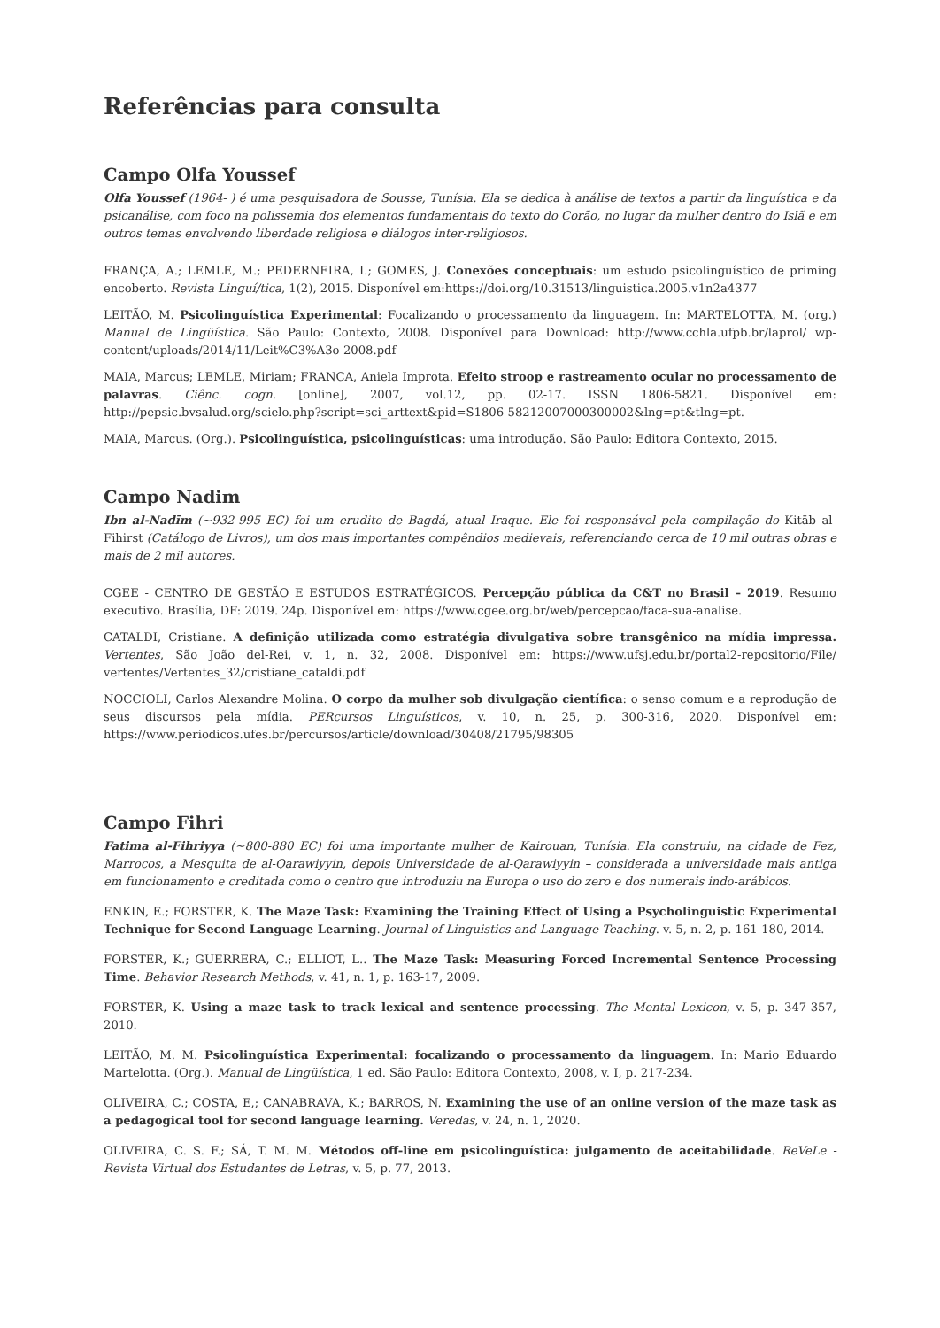Referências para consulta
Campo Olfa Youssef
Olfa Youssef (1964- ) é uma pesquisadora de Sousse, Tunísia. Ela se dedica à análise de textos a partir da linguística e da psicanálise, com foco na polissemia dos elementos fundamentais do texto do Corão, no lugar da mulher dentro do Islã e em outros temas envolvendo liberdade religiosa e diálogos inter-religiosos.
FRANÇA, A.; LEMLE, M.; PEDERNEIRA, I.; GOMES, J. Conexões conceptuais: um estudo psicolinguístico de priming encoberto. Revista Linguí/tica, 1(2), 2015. Disponível em:https://doi.org/10.31513/linguistica.2005.v1n2a4377
LEITÃO, M. Psicolinguística Experimental: Focalizando o processamento da linguagem. In: MARTELOTTA, M. (org.) Manual de Lingüística. São Paulo: Contexto, 2008. Disponível para Download: http://www.cchla.ufpb.br/laprol/ wp-content/uploads/2014/11/Leit%C3%A3o-2008.pdf
MAIA, Marcus; LEMLE, Miriam; FRANCA, Aniela Improta. Efeito stroop e rastreamento ocular no processamento de palavras. Ciênc. cogn. [online], 2007, vol.12, pp. 02-17. ISSN 1806-5821. Disponível em: http://pepsic.bvsalud.org/scielo.php?script=sci_arttext&pid=S1806-58212007000300002&lng=pt&tlng=pt.
MAIA, Marcus. (Org.). Psicolinguística, psicolinguísticas: uma introdução. São Paulo: Editora Contexto, 2015.
Campo Nadim
Ibn al-Nadīm (~932-995 EC) foi um erudito de Bagdá, atual Iraque. Ele foi responsável pela compilação do Kitāb al-Fihirst (Catálogo de Livros), um dos mais importantes compêndios medievais, referenciando cerca de 10 mil outras obras e mais de 2 mil autores.
CGEE - CENTRO DE GESTÃO E ESTUDOS ESTRATÉGICOS. Percepção pública da C&T no Brasil – 2019. Resumo executivo. Brasília, DF: 2019. 24p. Disponível em: https://www.cgee.org.br/web/percepcao/faca-sua-analise.
CATALDI, Cristiane. A definição utilizada como estratégia divulgativa sobre transgênico na mídia impressa. Vertentes, São João del-Rei, v. 1, n. 32, 2008. Disponível em: https://www.ufsj.edu.br/portal2-repositorio/File/ vertentes/Vertentes_32/cristiane_cataldi.pdf
NOCCIOLI, Carlos Alexandre Molina. O corpo da mulher sob divulgação científica: o senso comum e a reprodução de seus discursos pela mídia. PERcursos Linguísticos, v. 10, n. 25, p. 300-316, 2020. Disponível em: https://www.periodicos.ufes.br/percursos/article/download/30408/21795/98305
Campo Fihri
Fatima al-Fihriyya (~800-880 EC) foi uma importante mulher de Kairouan, Tunísia. Ela construiu, na cidade de Fez, Marrocos, a Mesquita de al-Qarawiyyin, depois Universidade de al-Qarawiyyin – considerada a universidade mais antiga em funcionamento e creditada como o centro que introduziu na Europa o uso do zero e dos numerais indo-arábicos.
ENKIN, E.; FORSTER, K. The Maze Task: Examining the Training Effect of Using a Psycholinguistic Experimental Technique for Second Language Learning. Journal of Linguistics and Language Teaching. v. 5, n. 2, p. 161-180, 2014.
FORSTER, K.; GUERRERA, C.; ELLIOT, L.. The Maze Task: Measuring Forced Incremental Sentence Processing Time. Behavior Research Methods, v. 41, n. 1, p. 163-17, 2009.
FORSTER, K. Using a maze task to track lexical and sentence processing. The Mental Lexicon, v. 5, p. 347-357, 2010.
LEITÃO, M. M. Psicolinguística Experimental: focalizando o processamento da linguagem. In: Mario Eduardo Martelotta. (Org.). Manual de Lingüística, 1 ed. São Paulo: Editora Contexto, 2008, v. I, p. 217-234.
OLIVEIRA, C.; COSTA, E,; CANABRAVA, K.; BARROS, N. Examining the use of an online version of the maze task as a pedagogical tool for second language learning. Veredas, v. 24, n. 1, 2020.
OLIVEIRA, C. S. F.; SÁ, T. M. M. Métodos off-line em psicolinguística: julgamento de aceitabilidade. ReVeLe - Revista Virtual dos Estudantes de Letras, v. 5, p. 77, 2013.